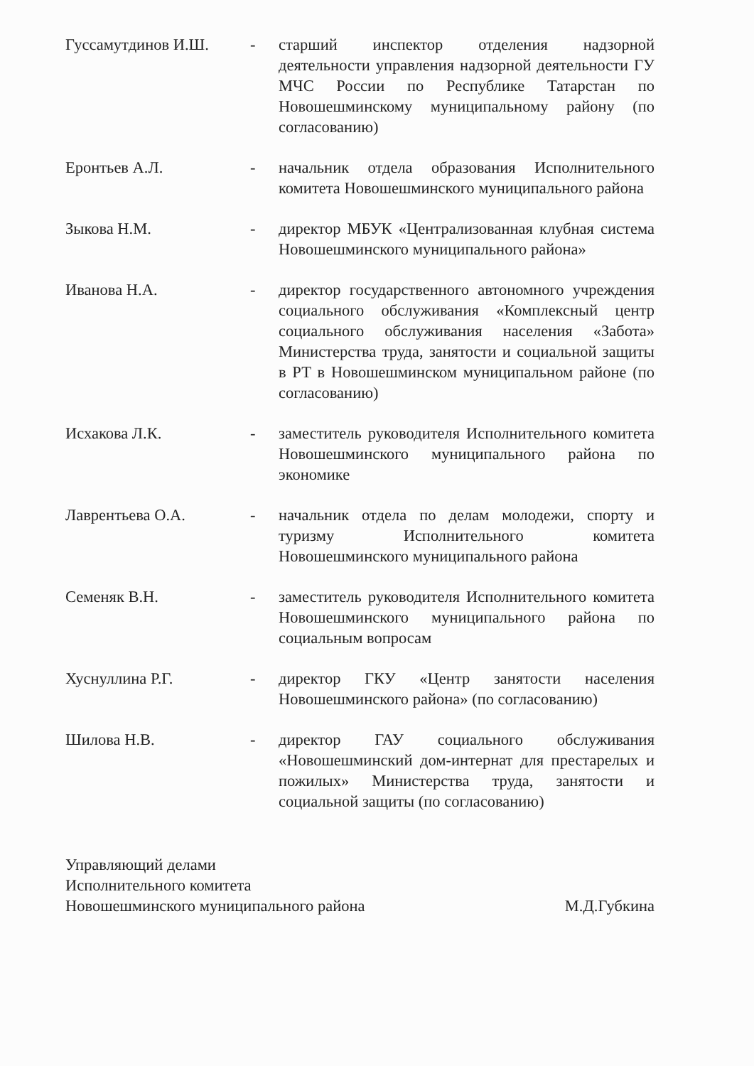Гуссамутдинов И.Ш. - старший инспектор отделения надзорной деятельности управления надзорной деятельности ГУ МЧС России по Республике Татарстан по Новошешминскому муниципальному району (по согласованию)
Еронтьев А.Л. - начальник отдела образования Исполнительного комитета Новошешминского муниципального района
Зыкова Н.М. - директор МБУК «Централизованная клубная система Новошешминского муниципального района»
Иванова Н.А. - директор государственного автономного учреждения социального обслуживания «Комплексный центр социального обслуживания населения «Забота» Министерства труда, занятости и социальной защиты в РТ в Новошешминском муниципальном районе (по согласованию)
Исхакова Л.К. - заместитель руководителя Исполнительного комитета Новошешминского муниципального района по экономике
Лаврентьева О.А. - начальник отдела по делам молодежи, спорту и туризму Исполнительного комитета Новошешминского муниципального района
Семеняк В.Н. - заместитель руководителя Исполнительного комитета Новошешминского муниципального района по социальным вопросам
Хуснуллина Р.Г. - директор ГКУ «Центр занятости населения Новошешминского района» (по согласованию)
Шилова Н.В. - директор ГАУ социального обслуживания «Новошешминский дом-интернат для престарелых и пожилых» Министерства труда, занятости и социальной защиты (по согласованию)
Управляющий делами
Исполнительного комитета
Новошешминского муниципального района
М.Д.Губкина